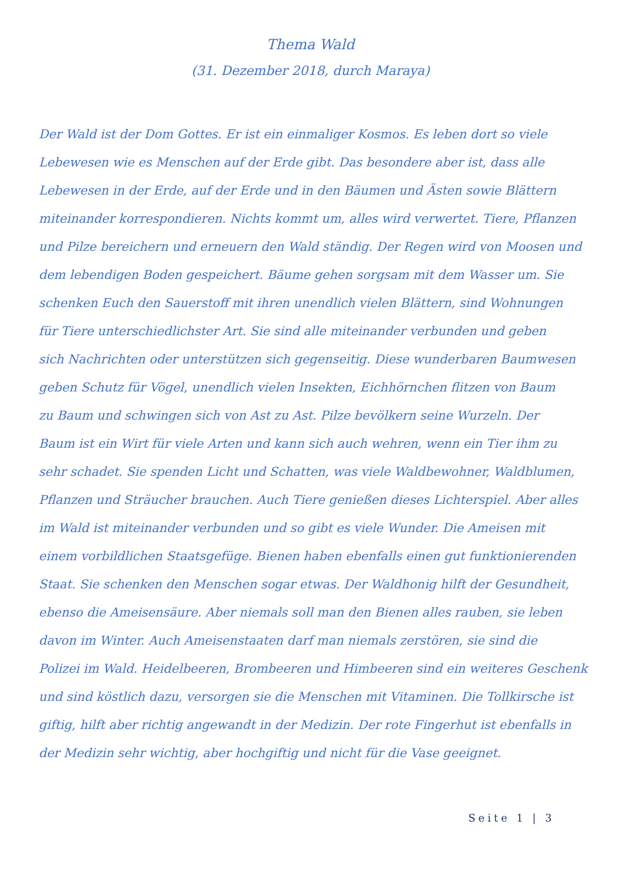Thema Wald
(31. Dezember 2018, durch Maraya)
Der Wald ist der Dom Gottes. Er ist ein einmaliger Kosmos. Es leben dort so viele
Lebewesen wie es Menschen auf der Erde gibt. Das besondere aber ist, dass alle
Lebewesen in der Erde, auf der Erde und in den Bäumen und Ästen sowie Blättern
miteinander korrespondieren. Nichts kommt um, alles wird verwertet. Tiere, Pflanzen
und Pilze bereichern und erneuern den Wald ständig. Der Regen wird von Moosen und
dem lebendigen Boden gespeichert. Bäume gehen sorgsam mit dem Wasser um. Sie
schenken Euch den Sauerstoff mit ihren unendlich vielen Blättern, sind Wohnungen
für Tiere unterschiedlichster Art. Sie sind alle miteinander verbunden und geben
sich Nachrichten oder unterstützen sich gegenseitig. Diese wunderbaren Baumwesen
geben Schutz für Vögel, unendlich vielen Insekten, Eichhörnchen flitzen von Baum
zu Baum und schwingen sich von Ast zu Ast. Pilze bevölkern seine Wurzeln. Der
Baum ist ein Wirt für viele Arten und kann sich auch wehren, wenn ein Tier ihm zu
sehr schadet. Sie spenden Licht und Schatten, was viele Waldbewohner, Waldblumen,
Pflanzen und Sträucher brauchen. Auch Tiere genießen dieses Lichterspiel. Aber alles
im Wald ist miteinander verbunden und so gibt es viele Wunder. Die Ameisen mit
einem vorbildlichen Staatsgefüge. Bienen haben ebenfalls einen gut funktionierenden
Staat. Sie schenken den Menschen sogar etwas. Der Waldhonig hilft der Gesundheit,
ebenso die Ameisensäure. Aber niemals soll man den Bienen alles rauben, sie leben
davon im Winter. Auch Ameisenstaaten darf man niemals zerstören, sie sind die
Polizei im Wald. Heidelbeeren, Brombeeren und Himbeeren sind ein weiteres Geschenk
und sind köstlich dazu, versorgen sie die Menschen mit Vitaminen. Die Tollkirsche ist
giftig, hilft aber richtig angewandt in der Medizin. Der rote Fingerhut ist ebenfalls in
der Medizin sehr wichtig, aber hochgiftig und nicht für die Vase geeignet.
Seite 1 | 3